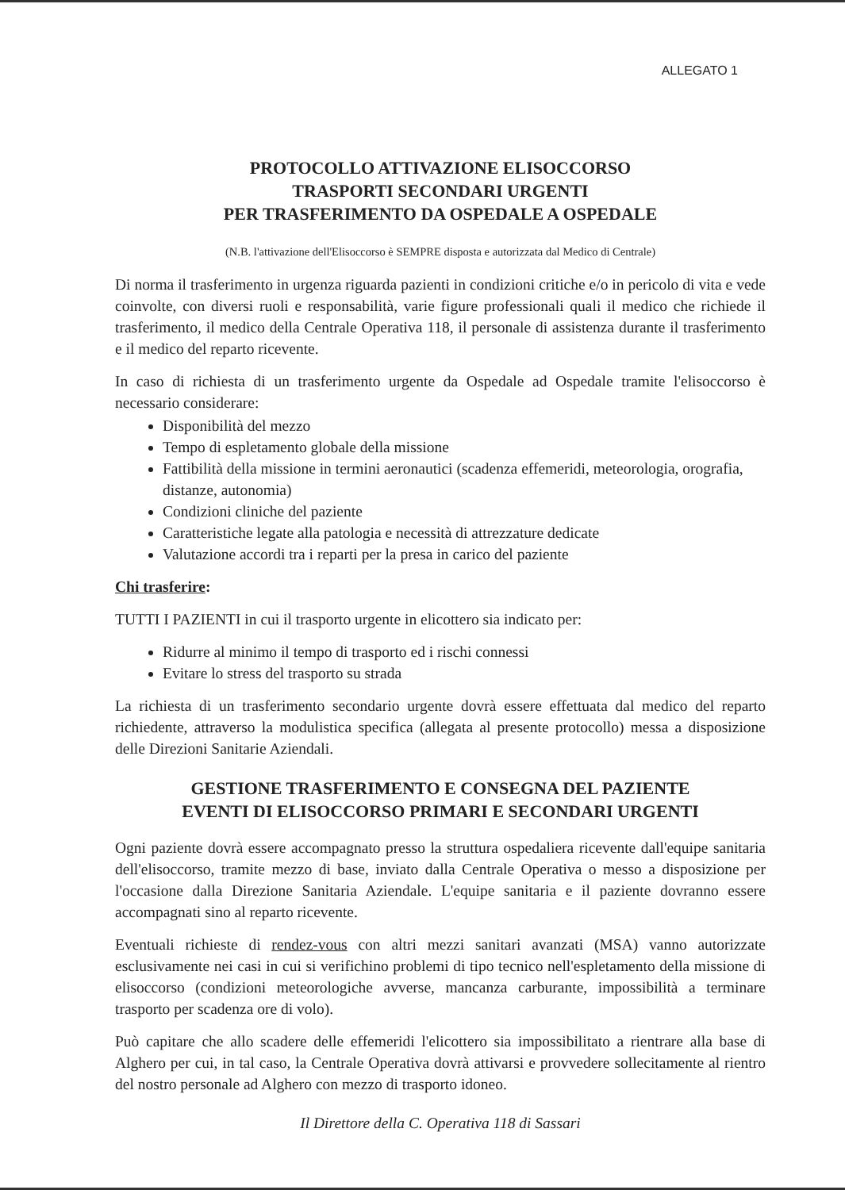ALLEGATO 1
PROTOCOLLO ATTIVAZIONE ELISOCCORSO
TRASPORTI SECONDARI URGENTI
PER TRASFERIMENTO DA OSPEDALE A OSPEDALE
(N.B. l'attivazione dell'Elisoccorso è SEMPRE disposta e autorizzata dal Medico di Centrale)
Di norma il trasferimento in urgenza riguarda pazienti in condizioni critiche e/o in pericolo di vita e vede coinvolte, con diversi ruoli e responsabilità, varie figure professionali quali il medico che richiede il trasferimento, il medico della Centrale Operativa 118, il personale di assistenza durante il trasferimento e il medico del reparto ricevente.
In caso di richiesta di un trasferimento urgente da Ospedale ad Ospedale tramite l'elisoccorso è necessario considerare:
Disponibilità del mezzo
Tempo di espletamento globale della missione
Fattibilità della missione in termini aeronautici (scadenza effemeridi, meteorologia, orografia, distanze, autonomia)
Condizioni cliniche del paziente
Caratteristiche legate alla patologia e necessità di attrezzature dedicate
Valutazione accordi tra i reparti per la presa in carico del paziente
Chi trasferire:
TUTTI I PAZIENTI in cui il trasporto urgente in elicottero sia indicato per:
Ridurre al minimo il tempo di trasporto ed i rischi connessi
Evitare lo stress del trasporto su strada
La richiesta di un trasferimento secondario urgente dovrà essere effettuata dal medico del reparto richiedente, attraverso la modulistica specifica (allegata al presente protocollo) messa a disposizione delle Direzioni Sanitarie Aziendali.
GESTIONE TRASFERIMENTO E CONSEGNA DEL PAZIENTE
EVENTI DI ELISOCCORSO PRIMARI E SECONDARI URGENTI
Ogni paziente dovrà essere accompagnato presso la struttura ospedaliera ricevente dall'equipe sanitaria dell'elisoccorso, tramite mezzo di base, inviato dalla Centrale Operativa o messo a disposizione per l'occasione dalla Direzione Sanitaria Aziendale. L'equipe sanitaria e il paziente dovranno essere accompagnati sino al reparto ricevente.
Eventuali richieste di rendez-vous con altri mezzi sanitari avanzati (MSA) vanno autorizzate esclusivamente nei casi in cui si verifichino problemi di tipo tecnico nell'espletamento della missione di elisoccorso (condizioni meteorologiche avverse, mancanza carburante, impossibilità a terminare trasporto per scadenza ore di volo).
Può capitare che allo scadere delle effemeridi l'elicottero sia impossibilitato a rientrare alla base di Alghero per cui, in tal caso, la Centrale Operativa dovrà attivarsi e provvedere sollecitamente al rientro del nostro personale ad Alghero con mezzo di trasporto idoneo.
Il Direttore della C. Operativa 118 di Sassari